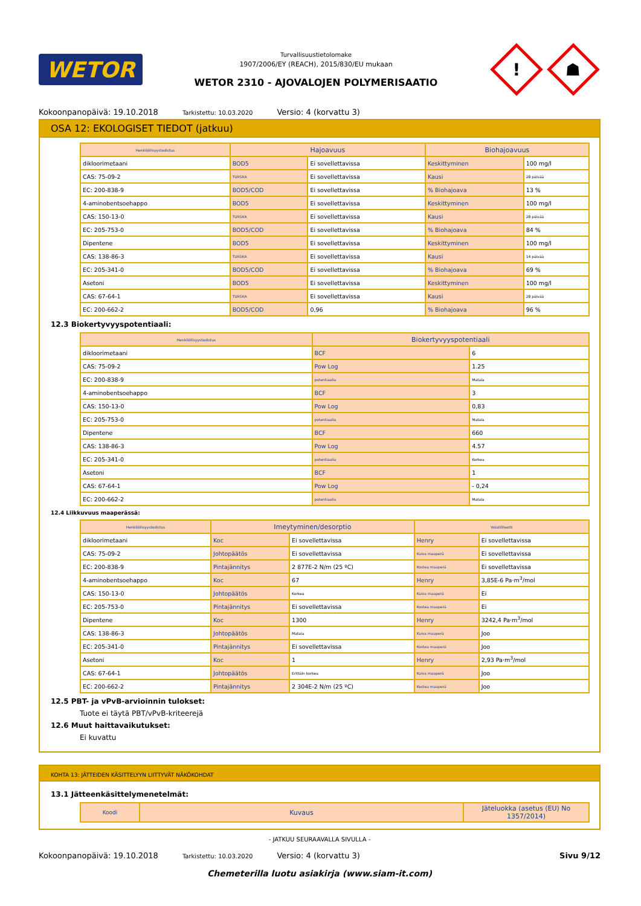WETOR
Turvallisuustietolomake
1907/2006/EY (REACH), 2015/830/EU mukaan
WETOR 2310 - AJOVALOJEN POLYMERISAATIO
!
☗
Kokoonpanopäivä: 19.10.2018 Tarkistettu: 10.03.2020 Versio: 4 (korvattu 3)
OSA 12: EKOLOGISET TIEDOT (jatkuu)
| Henkilöllisyystodistus | Hajoavuus | | Biohajoavuus | |
| --- | --- | --- | --- | --- |
| dikloorimetaani | BOD5 | Ei sovellettavissa | Keskittyminen | 100 mg/l |
| CAS: 75-09-2 | TURSKA | Ei sovellettavissa | Kausi | 28 päivää |
| EC: 200-838-9 | BOD5/COD | Ei sovellettavissa | % Biohajoava | 13 % |
| 4-aminobentsoehappo | BOD5 | Ei sovellettavissa | Keskittyminen | 100 mg/l |
| CAS: 150-13-0 | TURSKA | Ei sovellettavissa | Kausi | 28 päivää |
| EC: 205-753-0 | BOD5/COD | Ei sovellettavissa | % Biohajoava | 84 % |
| Dipentene | BOD5 | Ei sovellettavissa | Keskittyminen | 100 mg/l |
| CAS: 138-86-3 | TURSKA | Ei sovellettavissa | Kausi | 14 päivää |
| EC: 205-341-0 | BOD5/COD | Ei sovellettavissa | % Biohajoava | 69 % |
| Asetoni | BOD5 | Ei sovellettavissa | Keskittyminen | 100 mg/l |
| CAS: 67-64-1 | TURSKA | Ei sovellettavissa | Kausi | 28 päivää |
| EC: 200-662-2 | BOD5/COD | 0,96 | % Biohajoava | 96 % |
12.3 Biokertyvyyspotentiaali:
| Henkilöllisyystodistus | Biokertyvyyspotentiaali | |
| --- | --- | --- |
| dikloorimetaani | BCF | 6 |
| CAS: 75-09-2 | Pow Log | 1.25 |
| EC: 200-838-9 | potentiaalia | Matala |
| 4-aminobentsoehappo | BCF | 3 |
| CAS: 150-13-0 | Pow Log | 0,83 |
| EC: 205-753-0 | potentiaalia | Matala |
| Dipentene | BCF | 660 |
| CAS: 138-86-3 | Pow Log | 4.57 |
| EC: 205-341-0 | potentiaalia | Korkea |
| Asetoni | BCF | 1 |
| CAS: 67-64-1 | Pow Log | - 0,24 |
| EC: 200-662-2 | potentiaalia | Matala |
12.4 Liikkuvuus maaperässä:
| Henkilöllisyystodistus | Imeytyminen/desorptio | | Volatiliteetti | |
| --- | --- | --- | --- | --- |
| dikloorimetaani | Koc | Ei sovellettavissa | Henry | Ei sovellettavissa |
| CAS: 75-09-2 | Johtopäätös | Ei sovellettavissa | Kuiva maaperä | Ei sovellettavissa |
| EC: 200-838-9 | Pintajännitys | 2 877E-2 N/m (25 ºC) | Kostea maaperä | Ei sovellettavissa |
| 4-aminobentsoehappo | Koc | 67 | Henry | 3,85E-6 Pa·m<sup>3</sup>/mol |
| CAS: 150-13-0 | Johtopäätös | Korkea | Kuiva maaperä | Ei |
| EC: 205-753-0 | Pintajännitys | Ei sovellettavissa | Kostea maaperä | Ei |
| Dipentene | Koc | 1300 | Henry | 3242,4 Pa·m<sup>3</sup>/mol |
| CAS: 138-86-3 | Johtopäätös | Matala | Kuiva maaperä | Joo |
| EC: 205-341-0 | Pintajännitys | Ei sovellettavissa | Kostea maaperä | Joo |
| Asetoni | Koc | 1 | Henry | 2,93 Pa·m<sup>3</sup>/mol |
| CAS: 67-64-1 | Johtopäätös | Erittäin korkea | Kuiva maaperä | Joo |
| EC: 200-662-2 | Pintajännitys | 2 304E-2 N/m (25 ºC) | Kostea maaperä | Joo |
12.5 PBT- ja vPvB-arvioinnin tulokset:
Tuote ei täytä PBT/vPvB-kriteerejä
12.6 Muut haittavaikutukset:
Ei kuvattu
KOHTA 13: JÄTTEIDEN KÄSITTELYYN LIITTYVÄT NÄKÖKOHDAT
13.1 Jätteenkäsittelymenetelmät:
| Koodi | Kuvaus | Jäteluokka (asetus (EU) No 1357/2014) |
| --- | --- | --- |
- JATKUU SEURAAVALLA SIVULLA -
Kokoonpanopäivä: 19.10.2018 Tarkistettu: 10.03.2020 Versio: 4 (korvattu 3) Sivu 9/12
Chemeterilla luotu asiakirja (www.siam-it.com)